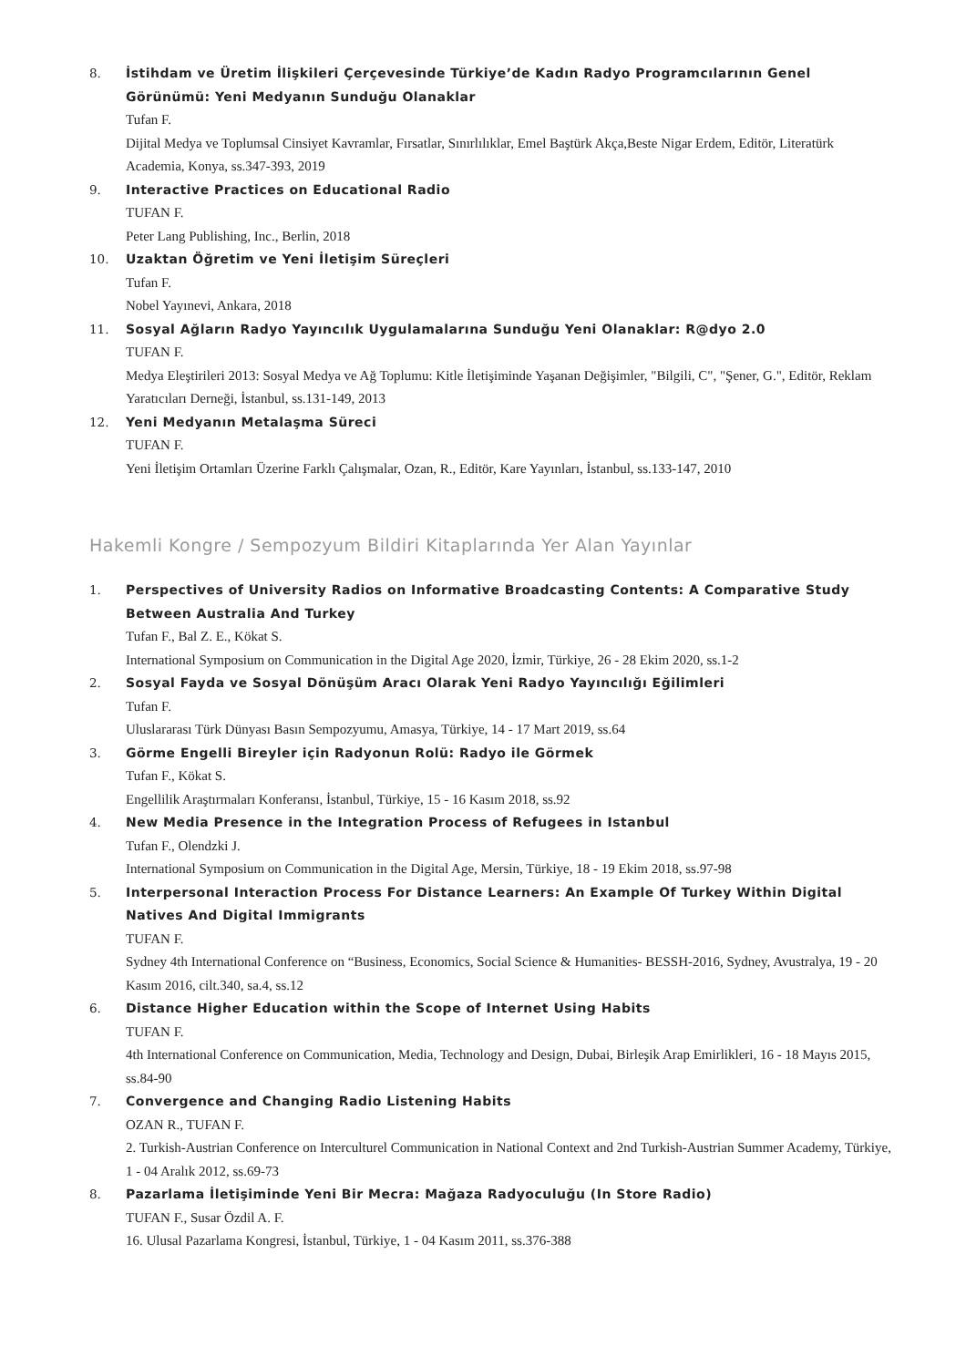8. İstihdam ve Üretim İlişkileri Çerçevesinde Türkiye’de Kadın Radyo Programcılarının Genel Görünümü: Yeni Medyanın Sunduğu Olanaklar
Tufan F.
Dijital Medya ve Toplumsal Cinsiyet Kavramlar, Fırsatlar, Sınırlılıklar, Emel Baştürk Akça,Beste Nigar Erdem, Editör, Literatürk Academia, Konya, ss.347-393, 2019
9. Interactive Practices on Educational Radio
TUFAN F.
Peter Lang Publishing, Inc., Berlin, 2018
10. Uzaktan Öğretim ve Yeni İletişim Süreçleri
Tufan F.
Nobel Yayınevi, Ankara, 2018
11. Sosyal Ağların Radyo Yayıncılık Uygulamalarına Sunduğu Yeni Olanaklar: R@dyo 2.0
TUFAN F.
Medya Eleştirileri 2013: Sosyal Medya ve Ağ Toplumu: Kitle İletişiminde Yaşanan Değişimler, "Bilgili, C", "Şener, G.", Editör, Reklam Yaratıcıları Derneği, İstanbul, ss.131-149, 2013
12. Yeni Medyanın Metalaşma Süreci
TUFAN F.
Yeni İletişim Ortamları Üzerine Farklı Çalışmalar, Ozan, R., Editör, Kare Yayınları, İstanbul, ss.133-147, 2010
Hakemli Kongre / Sempozyum Bildiri Kitaplarında Yer Alan Yayınlar
1. Perspectives of University Radios on Informative Broadcasting Contents: A Comparative Study Between Australia And Turkey
Tufan F., Bal Z. E., Kökat S.
International Symposium on Communication in the Digital Age 2020, İzmir, Türkiye, 26 - 28 Ekim 2020, ss.1-2
2. Sosyal Fayda ve Sosyal Dönüşüm Aracı Olarak Yeni Radyo Yayıncılığı Eğilimleri
Tufan F.
Uluslararası Türk Dünyası Basın Sempozyumu, Amasya, Türkiye, 14 - 17 Mart 2019, ss.64
3. Görme Engelli Bireyler için Radyonun Rolü: Radyo ile Görmek
Tufan F., Kökat S.
Engellilik Araştırmaları Konferansı, İstanbul, Türkiye, 15 - 16 Kasım 2018, ss.92
4. New Media Presence in the Integration Process of Refugees in Istanbul
Tufan F., Olendzki J.
International Symposium on Communication in the Digital Age, Mersin, Türkiye, 18 - 19 Ekim 2018, ss.97-98
5. Interpersonal Interaction Process For Distance Learners: An Example Of Turkey Within Digital Natives And Digital Immigrants
TUFAN F.
Sydney 4th International Conference on “Business, Economics, Social Science & Humanities- BESSH-2016, Sydney, Avustralya, 19 - 20 Kasım 2016, cilt.340, sa.4, ss.12
6. Distance Higher Education within the Scope of Internet Using Habits
TUFAN F.
4th International Conference on Communication, Media, Technology and Design, Dubai, Birleşik Arap Emirlikleri, 16 - 18 Mayıs 2015, ss.84-90
7. Convergence and Changing Radio Listening Habits
OZAN R., TUFAN F.
2. Turkish-Austrian Conference on Interculturel Communication in National Context and 2nd Turkish-Austrian Summer Academy, Türkiye, 1 - 04 Aralık 2012, ss.69-73
8. Pazarlama İletişiminde Yeni Bir Mecra: Mağaza Radyoculuğu (In Store Radio)
TUFAN F., Susar Özdil A. F.
16. Ulusal Pazarlama Kongresi, İstanbul, Türkiye, 1 - 04 Kasım 2011, ss.376-388